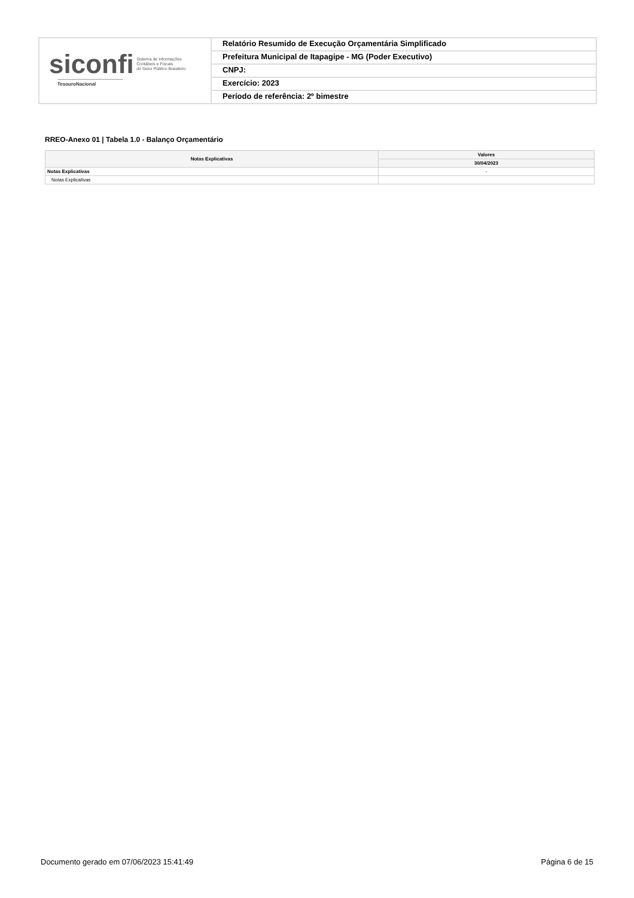siconfi Sistema de Informações
Contábeis e Fiscais
do Setor Público Brasileiro
TesouroNacional
Relatório Resumido de Execução Orçamentária Simplificado
Prefeitura Municipal de Itapagipe - MG (Poder Executivo)
CNPJ:
Exercício: 2023
Período de referência: 2º bimestre
RREO-Anexo 01 | Tabela 1.0 - Balanço Orçamentário
| Notas Explicativas | Valores |
| --- | --- |
| | 30/04/2023 |
| Notas Explicativas | - |
| Notas Explicativas | |
Documento gerado em 07/06/2023 15:41:49 Página 6 de 15